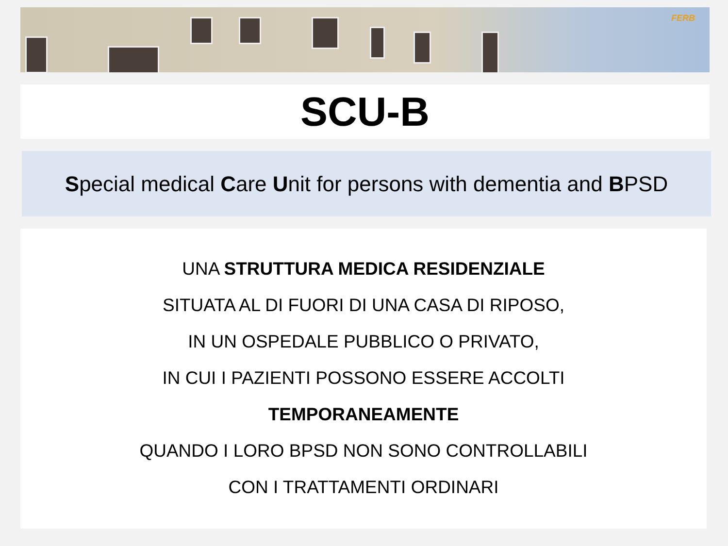FERB
SCU-B
Special medical Care Unit for persons with dementia and BPSD
UNA STRUTTURA MEDICA RESIDENZIALE
SITUATA AL DI FUORI DI UNA CASA DI RIPOSO,
IN UN OSPEDALE PUBBLICO O PRIVATO,
IN CUI I PAZIENTI POSSONO ESSERE ACCOLTI
TEMPORANEAMENTE
QUANDO I LORO BPSD NON SONO CONTROLLABILI
CON I TRATTAMENTI ORDINARI